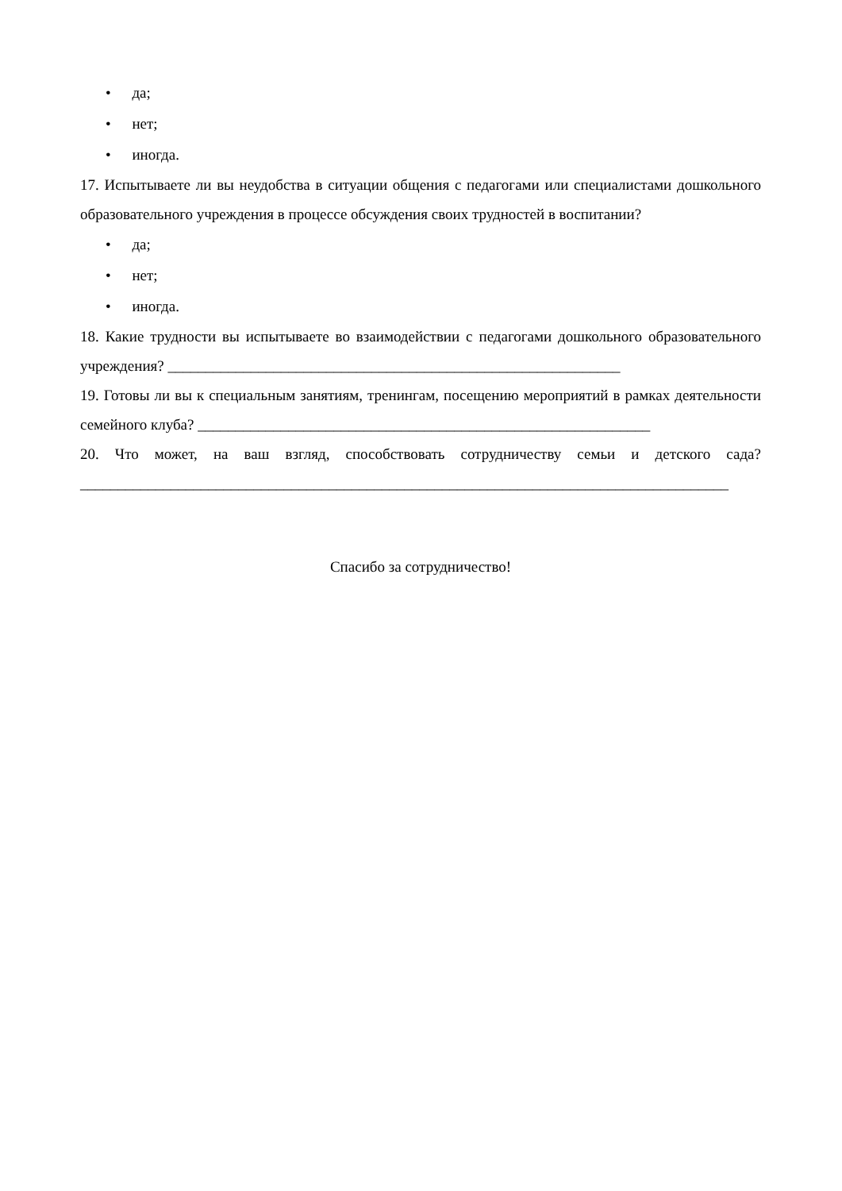• да;
• нет;
• иногда.
17. Испытываете ли вы неудобства в ситуации общения с педагогами или специалистами дошкольного образовательного учреждения в процессе обсуждения своих трудностей в воспитании?
• да;
• нет;
• иногда.
18. Какие трудности вы испытываете во взаимодействии с педагогами дошкольного образовательного учреждения? ____________________________________________________________
19. Готовы ли вы к специальным занятиям, тренингам, посещению мероприятий в рамках деятельности семейного клуба? ____________________________________________________________
20. Что может, на ваш взгляд, способствовать сотрудничеству семьи и детского сада? ______________________________________________________________________________________
Спасибо за сотрудничество!